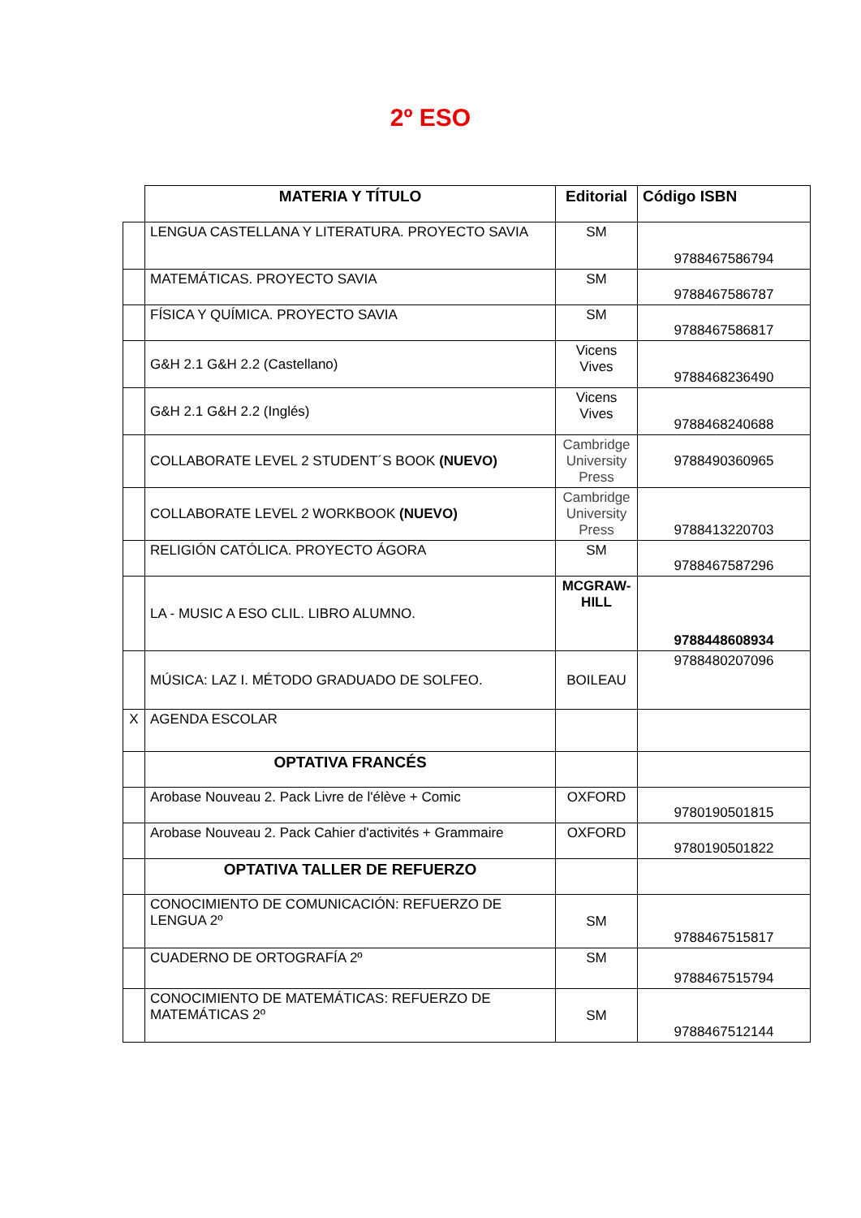2º ESO
| | MATERIA Y TÍTULO | Editorial | Código ISBN |
| | LENGUA CASTELLANA Y LITERATURA. PROYECTO SAVIA | SM | 9788467586794 |
| | MATEMÁTICAS. PROYECTO SAVIA | SM | 9788467586787 |
| | FÍSICA Y QUÍMICA. PROYECTO SAVIA | SM | 9788467586817 |
| | G&H 2.1 G&H 2.2 (Castellano) | Vicens Vives | 9788468236490 |
| | G&H 2.1 G&H 2.2 (Inglés) | Vicens Vives | 9788468240688 |
| | COLLABORATE LEVEL 2 STUDENT´S BOOK (NUEVO) | Cambridge University Press | 9788490360965 |
| | COLLABORATE LEVEL 2 WORKBOOK (NUEVO) | Cambridge University Press | 9788413220703 |
| | RELIGIÓN CATÓLICA. PROYECTO ÁGORA | SM | 9788467587296 |
| | LA - MUSIC A ESO CLIL. LIBRO ALUMNO. | MCGRAW-HILL | 9788448608934 |
| | MÚSICA: LAZ I. MÉTODO GRADUADO DE SOLFEO. | BOILEAU | 9788480207096 |
| X | AGENDA ESCOLAR | | |
| | OPTATIVA FRANCÉS | | |
| | Arobase Nouveau 2. Pack Livre de l'élève + Comic | OXFORD | 9780190501815 |
| | Arobase Nouveau 2. Pack Cahier d'activités + Grammaire | OXFORD | 9780190501822 |
| | OPTATIVA TALLER DE REFUERZO | | |
| | CONOCIMIENTO DE COMUNICACIÓN: REFUERZO DE LENGUA 2º | SM | 9788467515817 |
| | CUADERNO DE ORTOGRAFÍA 2º | SM | 9788467515794 |
| | CONOCIMIENTO DE MATEMÁTICAS: REFUERZO DE MATEMÁTICAS 2º | SM | 9788467512144 |